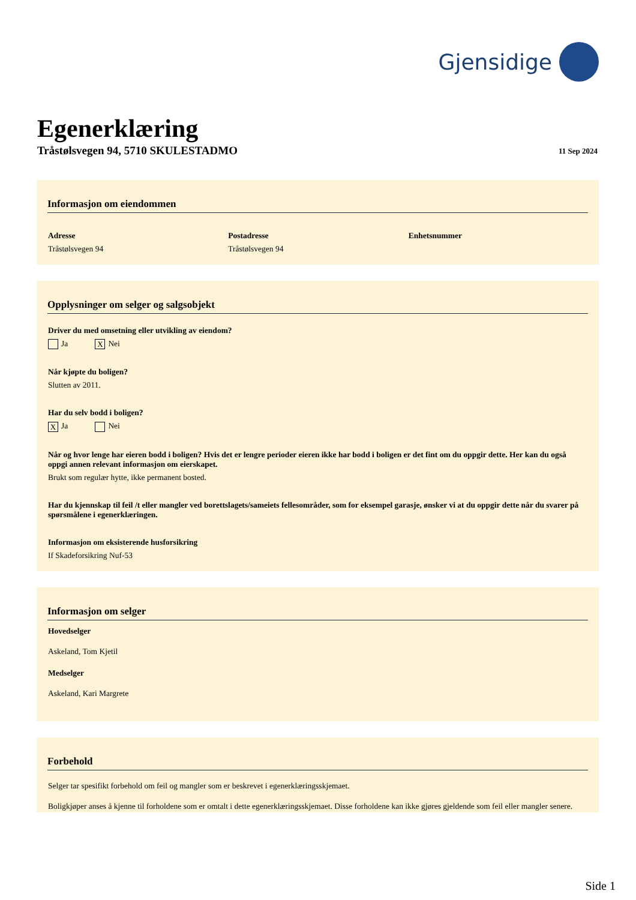Gjensidige
Egenerklæring
Tråstølsvegen 94, 5710 SKULESTADMO
11 Sep 2024
Informasjon om eiendommen
Adresse
Tråstølsvegen 94
Postadresse
Tråstølsvegen 94
Enhetsnummer
Opplysninger om selger og salgsobjekt
Driver du med omsetning eller utvikling av eiendom?
Ja X Nei
Når kjøpte du boligen?
Slutten av 2011.
Har du selv bodd i boligen?
X Ja Nei
Når og hvor lenge har eieren bodd i boligen? Hvis det er lengre perioder eieren ikke har bodd i boligen er det fint om du oppgir dette. Her kan du også oppgi annen relevant informasjon om eierskapet.
Brukt som regulær hytte, ikke permanent bosted.
Har du kjennskap til feil /t eller mangler ved borettslagets/sameiets fellesområder, som for eksempel garasje, ønsker vi at du oppgir dette når du svarer på spørsmålene i egenerklæringen.
Informasjon om eksisterende husforsikring
If Skadeforsikring Nuf-53
Informasjon om selger
Hovedselger
Askeland, Tom Kjetil
Medselger
Askeland, Kari Margrete
Forbehold
Selger tar spesifikt forbehold om feil og mangler som er beskrevet i egenerklæringsskjemaet.
Boligkjøper anses å kjenne til forholdene som er omtalt i dette egenerklæringsskjemaet. Disse forholdene kan ikke gjøres gjeldende som feil eller mangler senere.
Side 1